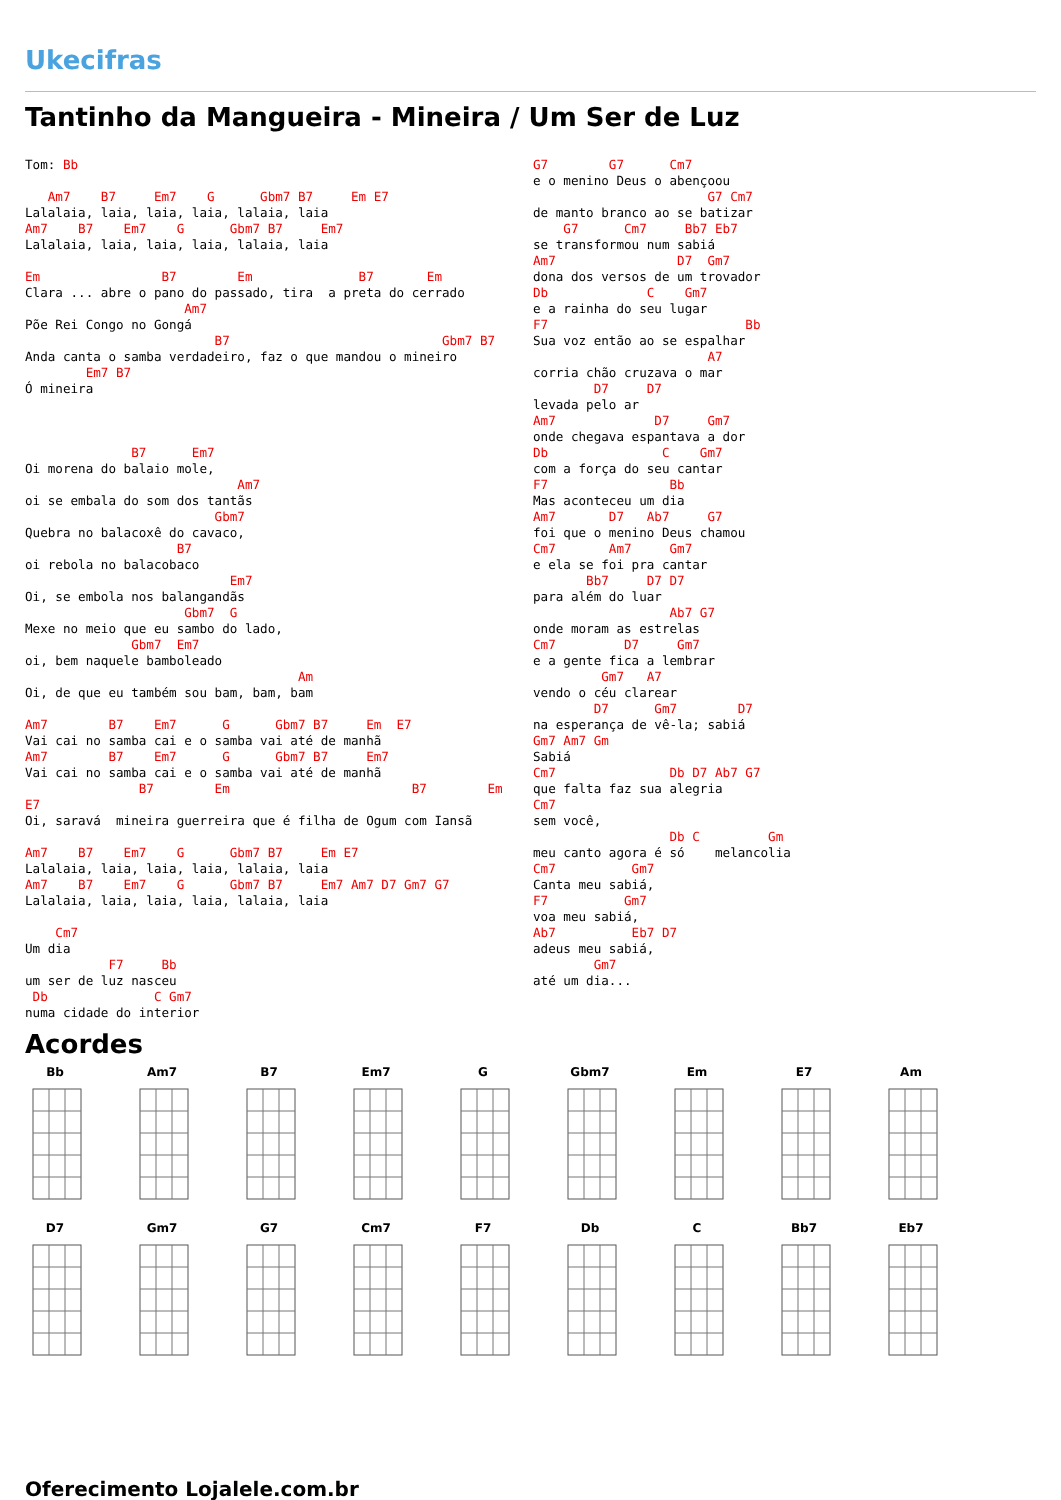Ukecifras
Tantinho da Mangueira - Mineira / Um Ser de Luz
Tom: Bb

   Am7    B7     Em7    G      Gbm7 B7     Em E7
Lalalaia, laia, laia, laia, lalaia, laia
Am7    B7    Em7    G      Gbm7 B7     Em7
Lalalaia, laia, laia, laia, lalaia, laia

Em                B7        Em              B7       Em
Clara ... abre o pano do passado, tira  a preta do cerrado
                     Am7
Põe Rei Congo no Gongá
                         B7                            Gbm7 B7
Anda canta o samba verdadeiro, faz o que mandou o mineiro
        Em7 B7
Ó mineira



              B7      Em7
Oi morena do balaio mole,
                            Am7
oi se embala do som dos tantãs
                         Gbm7
Quebra no balacoxê do cavaco,
                    B7
oi rebola no balacobaco
                           Em7
Oi, se embola nos balangandãs
                     Gbm7  G
Mexe no meio que eu sambo do lado,
              Gbm7  Em7
oi, bem naquele bamboleado
                                    Am
Oi, de que eu também sou bam, bam, bam

Am7        B7    Em7      G      Gbm7 B7     Em  E7
Vai cai no samba cai e o samba vai até de manhã
Am7        B7    Em7      G      Gbm7 B7     Em7
Vai cai no samba cai e o samba vai até de manhã
               B7        Em                        B7        Em
E7
Oi, saravá  mineira guerreira que é filha de Ogum com Iansã

Am7    B7    Em7    G      Gbm7 B7     Em E7
Lalalaia, laia, laia, laia, lalaia, laia
Am7    B7    Em7    G      Gbm7 B7     Em7 Am7 D7 Gm7 G7
Lalalaia, laia, laia, laia, lalaia, laia

    Cm7
Um dia
           F7     Bb
um ser de luz nasceu
 Db              C Gm7
numa cidade do interior
G7        G7      Cm7
e o menino Deus o abençoou
                       G7 Cm7
de manto branco ao se batizar
    G7      Cm7     Bb7 Eb7
se transformou num sabiá
Am7                D7  Gm7
dona dos versos de um trovador
Db             C    Gm7
e a rainha do seu lugar
F7                          Bb
Sua voz então ao se espalhar
                       A7
corria chão cruzava o mar
        D7     D7
levada pelo ar
Am7             D7     Gm7
onde chegava espantava a dor
Db               C    Gm7
com a força do seu cantar
F7                Bb
Mas aconteceu um dia
Am7       D7   Ab7     G7
foi que o menino Deus chamou
Cm7       Am7     Gm7
e ela se foi pra cantar
       Bb7     D7 D7
para além do luar
                  Ab7 G7
onde moram as estrelas
Cm7         D7     Gm7
e a gente fica a lembrar
         Gm7   A7
vendo o céu clarear
        D7      Gm7        D7
na esperança de vê-la; sabiá
Gm7 Am7 Gm
Sabiá
Cm7               Db D7 Ab7 G7
que falta faz sua alegria
Cm7
sem você,
                  Db C         Gm
meu canto agora é só    melancolia
Cm7          Gm7
Canta meu sabiá,
F7          Gm7
voa meu sabiá,
Ab7          Eb7 D7
adeus meu sabiá,
        Gm7
até um dia...
Acordes
Bb
Am7
B7
Em7
G
Gbm7
Em
E7
Am
D7
Gm7
G7
Cm7
F7
Db
C
Bb7
Eb7
Oferecimento Lojalele.com.br